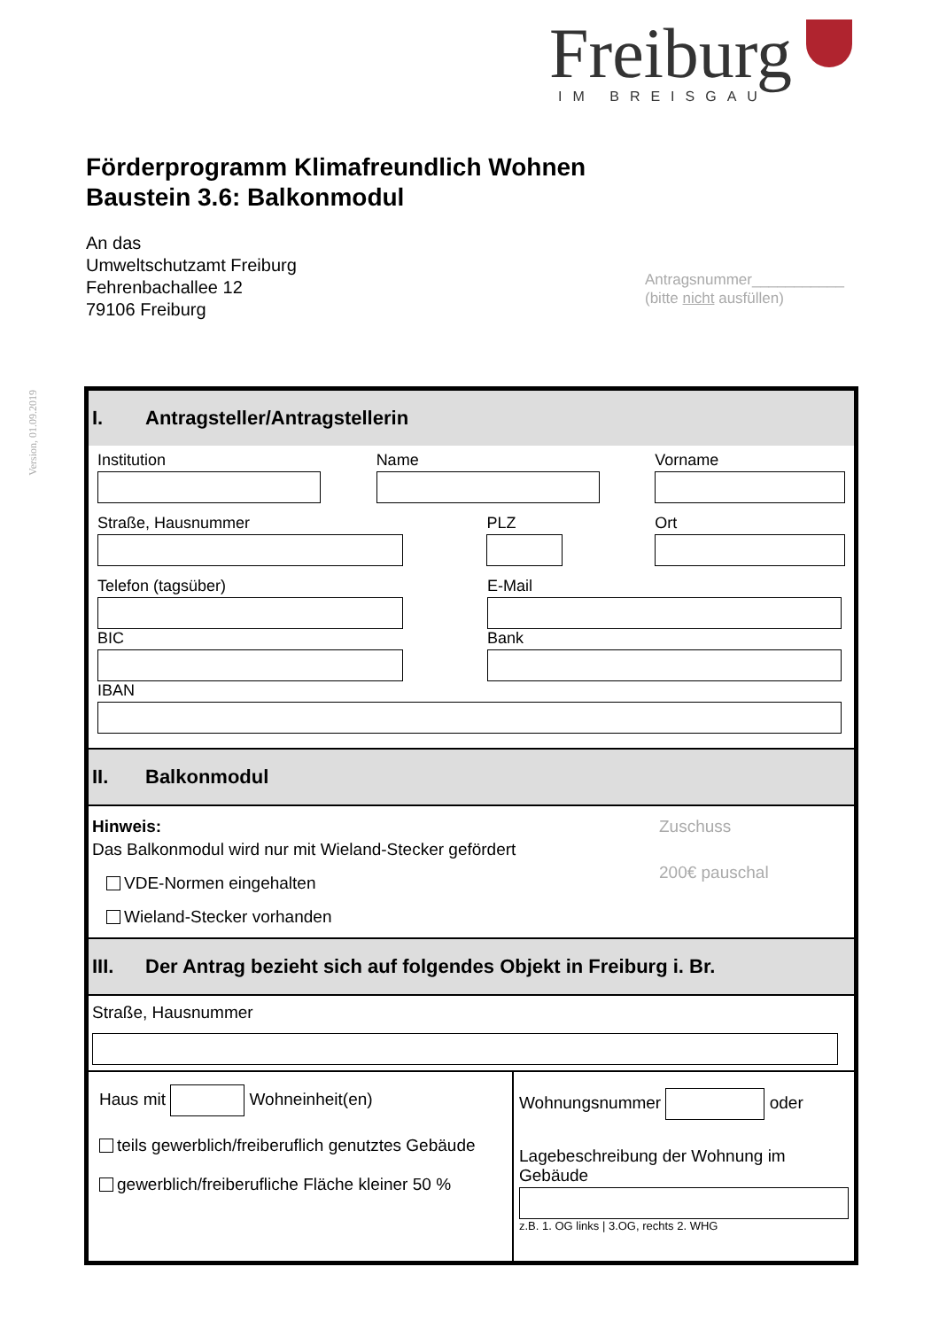Freiburg
IM BREISGAU
Version, 01.09.2019
Förderprogramm Klimafreundlich Wohnen
Baustein 3.6: Balkonmodul
An das
Umweltschutzamt Freiburg
Fehrenbachallee 12
79106 Freiburg
Antragsnummer___________
(bitte nicht ausfüllen)
I. Antragsteller/Antragstellerin
Institution Name Vorname
Straße, Hausnummer PLZ Ort
Telefon (tagsüber) E-Mail
BIC Bank
IBAN
II. Balkonmodul
Hinweis:
Das Balkonmodul wird nur mit Wieland-Stecker gefördert
VDE-Normen eingehalten
Wieland-Stecker vorhanden
Zuschuss
200€ pauschal
III. Der Antrag bezieht sich auf folgendes Objekt in Freiburg i. Br.
Straße, Hausnummer
Haus mit Wohneinheit(en)
teils gewerblich/freiberuflich genutztes Gebäude
gewerblich/freiberufliche Fläche kleiner 50 %
Wohnungsnummer oder
Lagebeschreibung der Wohnung im Gebäude
z.B. 1. OG links | 3.OG, rechts 2. WHG